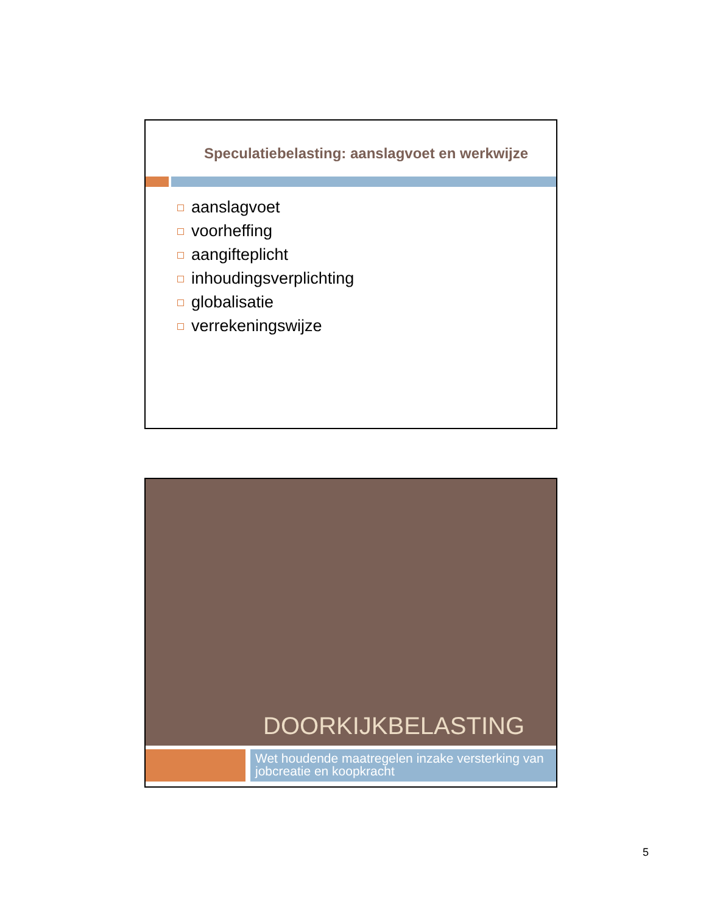Speculatiebelasting: aanslagvoet en werkwijze
aanslagvoet
voorheffing
aangifteplicht
inhoudingsverplichting
globalisatie
verrekeningswijze
DOORKIJKBELASTING
Wet houdende maatregelen inzake versterking van jobcreatie en koopkracht
5